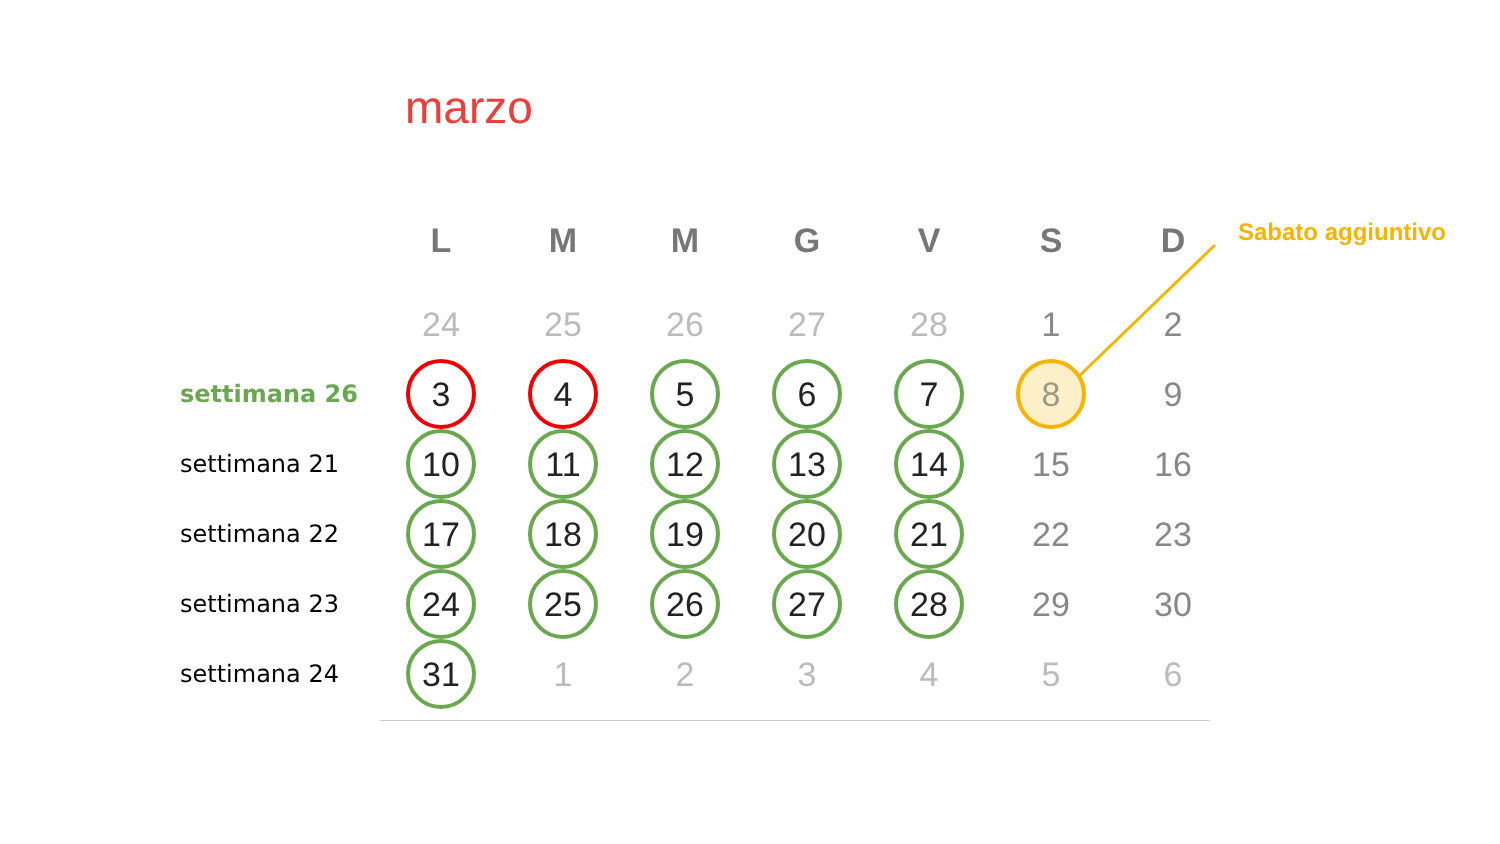marzo
Sabato aggiuntivo
| | L | M | M | G | V | S | D |
| --- | --- | --- | --- | --- | --- | --- | --- |
| | 24 | 25 | 26 | 27 | 28 | 1 | 2 |
| settimana 26 | 3 | 4 | 5 | 6 | 7 | 8 | 9 |
| settimana 21 | 10 | 11 | 12 | 13 | 14 | 15 | 16 |
| settimana 22 | 17 | 18 | 19 | 20 | 21 | 22 | 23 |
| settimana 23 | 24 | 25 | 26 | 27 | 28 | 29 | 30 |
| settimana 24 | 31 | 1 | 2 | 3 | 4 | 5 | 6 |